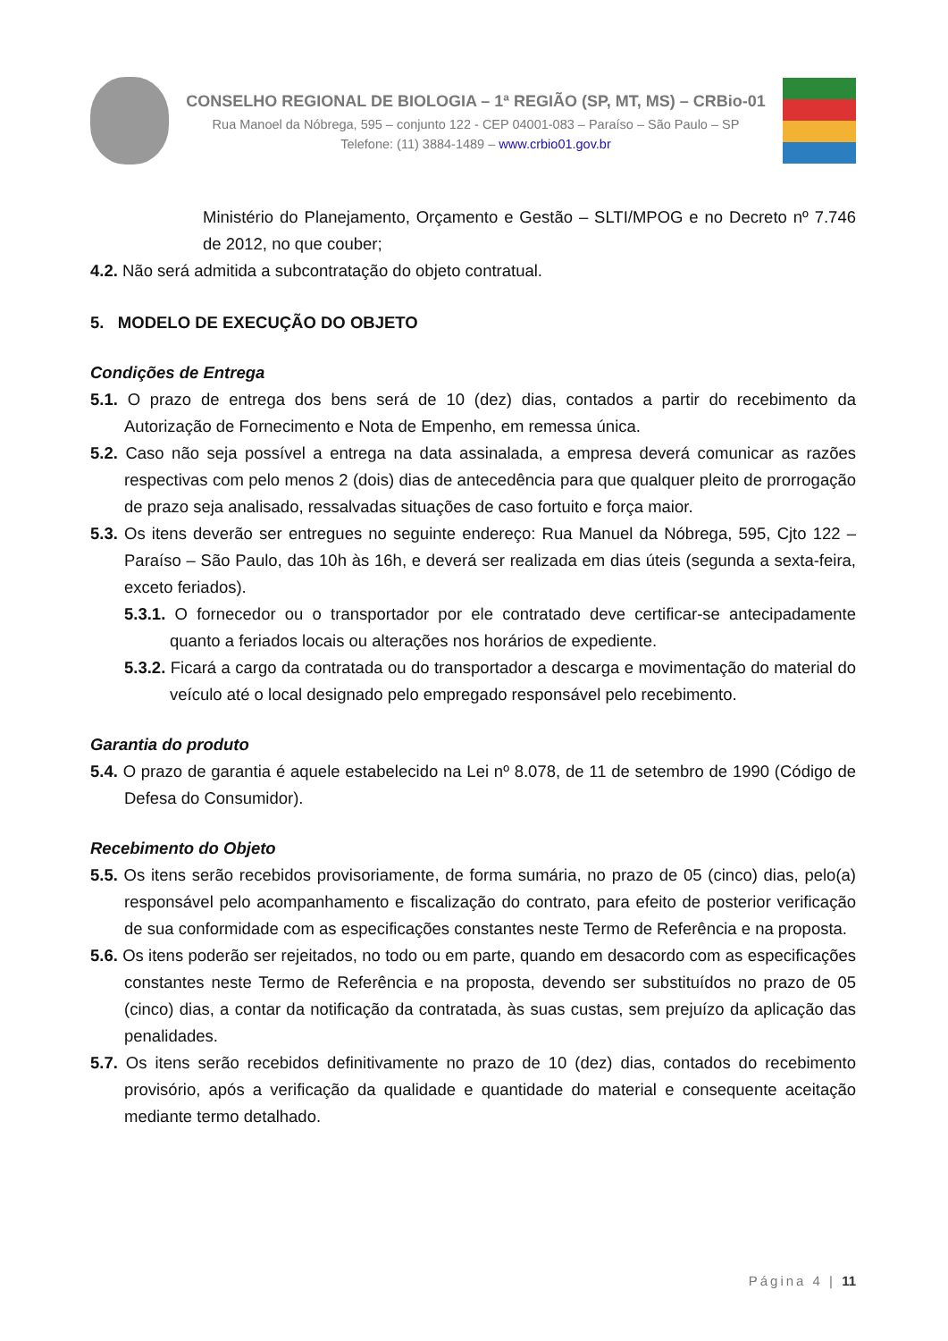CONSELHO REGIONAL DE BIOLOGIA – 1ª REGIÃO (SP, MT, MS) – CRBio-01
Rua Manoel da Nóbrega, 595 – conjunto 122 - CEP 04001-083 – Paraíso – São Paulo – SP
Telefone: (11) 3884-1489 – www.crbio01.gov.br
Ministério do Planejamento, Orçamento e Gestão – SLTI/MPOG e no Decreto nº 7.746 de 2012, no que couber;
4.2. Não será admitida a subcontratação do objeto contratual.
5. MODELO DE EXECUÇÃO DO OBJETO
Condições de Entrega
5.1. O prazo de entrega dos bens será de 10 (dez) dias, contados a partir do recebimento da Autorização de Fornecimento e Nota de Empenho, em remessa única.
5.2. Caso não seja possível a entrega na data assinalada, a empresa deverá comunicar as razões respectivas com pelo menos 2 (dois) dias de antecedência para que qualquer pleito de prorrogação de prazo seja analisado, ressalvadas situações de caso fortuito e força maior.
5.3. Os itens deverão ser entregues no seguinte endereço: Rua Manuel da Nóbrega, 595, Cjto 122 – Paraíso – São Paulo, das 10h às 16h, e deverá ser realizada em dias úteis (segunda a sexta-feira, exceto feriados).
5.3.1. O fornecedor ou o transportador por ele contratado deve certificar-se antecipadamente quanto a feriados locais ou alterações nos horários de expediente.
5.3.2. Ficará a cargo da contratada ou do transportador a descarga e movimentação do material do veículo até o local designado pelo empregado responsável pelo recebimento.
Garantia do produto
5.4. O prazo de garantia é aquele estabelecido na Lei nº 8.078, de 11 de setembro de 1990 (Código de Defesa do Consumidor).
Recebimento do Objeto
5.5. Os itens serão recebidos provisoriamente, de forma sumária, no prazo de 05 (cinco) dias, pelo(a) responsável pelo acompanhamento e fiscalização do contrato, para efeito de posterior verificação de sua conformidade com as especificações constantes neste Termo de Referência e na proposta.
5.6. Os itens poderão ser rejeitados, no todo ou em parte, quando em desacordo com as especificações constantes neste Termo de Referência e na proposta, devendo ser substituídos no prazo de 05 (cinco) dias, a contar da notificação da contratada, às suas custas, sem prejuízo da aplicação das penalidades.
5.7. Os itens serão recebidos definitivamente no prazo de 10 (dez) dias, contados do recebimento provisório, após a verificação da qualidade e quantidade do material e consequente aceitação mediante termo detalhado.
Página 4 | 11